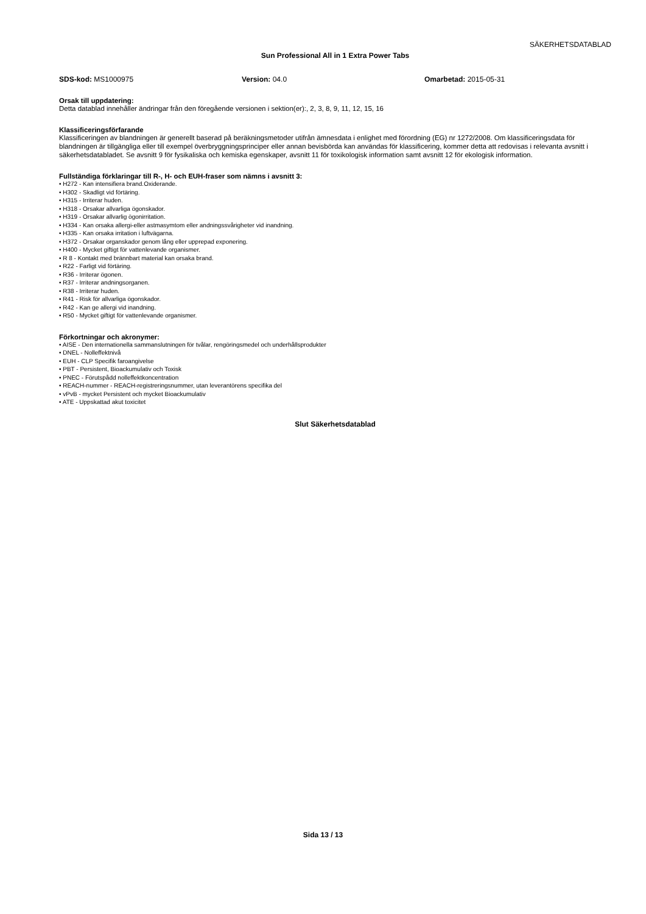SÄKERHETSDATABLAD
Sun Professional All in 1 Extra Power Tabs
SDS-kod: MS1000975 Version: 04.0 Omarbetad: 2015-05-31
Orsak till uppdatering:
Detta datablad innehåller ändringar från den föregående versionen i sektion(er):, 2, 3, 8, 9, 11, 12, 15, 16
Klassificeringsförfarande
Klassificeringen av blandningen är generellt baserad på beräkningsmetoder utifrån ämnesdata i enlighet med förordning (EG) nr 1272/2008. Om klassificeringsdata för blandningen är tillgängliga eller till exempel överbryggningsprinciper eller annan bevisbörda kan användas för klassificering, kommer detta att redovisas i relevanta avsnitt i säkerhetsdatabladet. Se avsnitt 9 för fysikaliska och kemiska egenskaper, avsnitt 11 för toxikologisk information samt avsnitt 12 för ekologisk information.
Fullständiga förklaringar till R-, H- och EUH-fraser som nämns i avsnitt 3:
• H272 - Kan intensifiera brand.Oxiderande.
• H302 - Skadligt vid förtäring.
• H315 - Irriterar huden.
• H318 - Orsakar allvarliga ögonskador.
• H319 - Orsakar allvarlig ögonirritation.
• H334 - Kan orsaka allergi-eller astmasymtom eller andningssvårigheter vid inandning.
• H335 - Kan orsaka irritation i luftvägarna.
• H372 - Orsakar organskador genom lång eller upprepad exponering.
• H400 - Mycket giftigt för vattenlevande organismer.
• R 8 - Kontakt med brännbart material kan orsaka brand.
• R22 - Farligt vid förtäring.
• R36 - Irriterar ögonen.
• R37 - Irriterar andningsorganen.
• R38 - Irriterar huden.
• R41 - Risk för allvarliga ögonskador.
• R42 - Kan ge allergi vid inandning.
• R50 - Mycket giftigt för vattenlevande organismer.
Förkortningar och akronymer:
• AISE - Den internationella sammanslutningen för tvålar, rengöringsmedel och underhållsprodukter
• DNEL - Nolleffektnivå
• EUH - CLP Specifik faroangivelse
• PBT - Persistent, Bioackumulativ och Toxisk
• PNEC - Förutspådd nolleffektkoncentration
• REACH-nummer - REACH-registreringsnummer, utan leverantörens specifika del
• vPvB - mycket Persistent och mycket Bioackumulativ
• ATE - Uppskattad akut toxicitet
Slut Säkerhetsdatablad
Sida 13 / 13